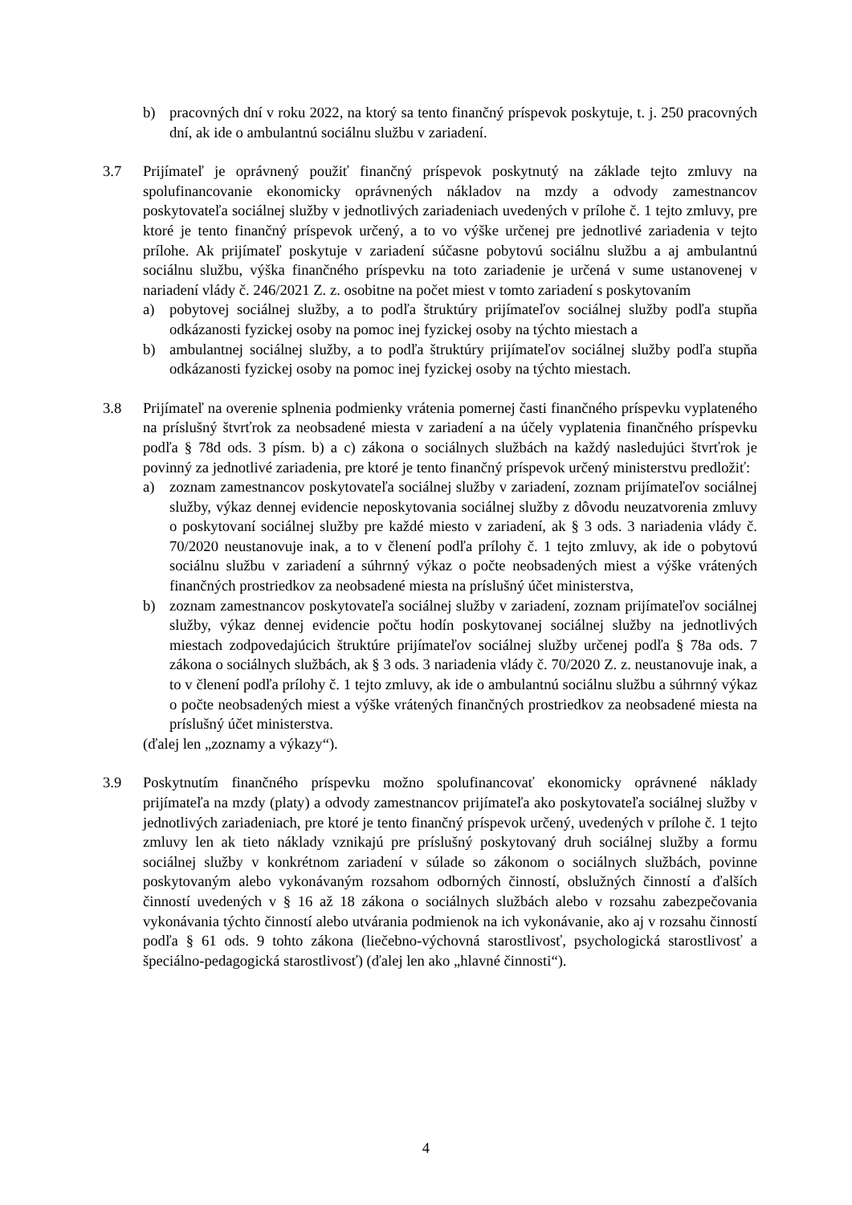b) pracovných dní v roku 2022, na ktorý sa tento finančný príspevok poskytuje, t. j. 250 pracovných dní, ak ide o ambulantnú sociálnu službu v zariadení.
3.7 Prijímateľ je oprávnený použiť finančný príspevok poskytnutý na základe tejto zmluvy na spolufinancovanie ekonomicky oprávnených nákladov na mzdy a odvody zamestnancov poskytovateľa sociálnej služby v jednotlivých zariadeniach uvedených v prílohe č. 1 tejto zmluvy, pre ktoré je tento finančný príspevok určený, a to vo výške určenej pre jednotlivé zariadenia v tejto prílohe. Ak prijímateľ poskytuje v zariadení súčasne pobytovú sociálnu službu a aj ambulantnú sociálnu službu, výška finančného príspevku na toto zariadenie je určená v sume ustanovenej v nariadení vlády č. 246/2021 Z. z. osobitne na počet miest v tomto zariadení s poskytovaním
a) pobytovej sociálnej služby, a to podľa štruktúry prijímateľov sociálnej služby podľa stupňa odkázanosti fyzickej osoby na pomoc inej fyzickej osoby na týchto miestach a
b) ambulantnej sociálnej služby, a to podľa štruktúry prijímateľov sociálnej služby podľa stupňa odkázanosti fyzickej osoby na pomoc inej fyzickej osoby na týchto miestach.
3.8 Prijímateľ na overenie splnenia podmienky vrátenia pomernej časti finančného príspevku vyplateného na príslušný štvrťrok za neobsadené miesta v zariadení a na účely vyplatenia finančného príspevku podľa § 78d ods. 3 písm. b) a c) zákona o sociálnych službách na každý nasledujúci štvrťrok je povinný za jednotlivé zariadenia, pre ktoré je tento finančný príspevok určený ministerstvu predložiť:
a) zoznam zamestnancov poskytovateľa sociálnej služby v zariadení, zoznam prijímateľov sociálnej služby, výkaz dennej evidencie neposkytovania sociálnej služby z dôvodu neuzatvorenia zmluvy o poskytovaní sociálnej služby pre každé miesto v zariadení, ak § 3 ods. 3 nariadenia vlády č. 70/2020 neustanovuje inak, a to v členení podľa prílohy č. 1 tejto zmluvy, ak ide o pobytovú sociálnu službu v zariadení a súhrnný výkaz o počte neobsadených miest a výške vrátených finančných prostriedkov za neobsadené miesta na príslušný účet ministerstva,
b) zoznam zamestnancov poskytovateľa sociálnej služby v zariadení, zoznam prijímateľov sociálnej služby, výkaz dennej evidencie počtu hodín poskytovanej sociálnej služby na jednotlivých miestach zodpovedajúcich štruktúre prijímateľov sociálnej služby určenej podľa § 78a ods. 7 zákona o sociálnych službách, ak § 3 ods. 3 nariadenia vlády č. 70/2020 Z. z. neustanovuje inak, a to v členení podľa prílohy č. 1 tejto zmluvy, ak ide o ambulantnú sociálnu službu a súhrnný výkaz o počte neobsadených miest a výške vrátených finančných prostriedkov za neobsadené miesta na príslušný účet ministerstva.
(ďalej len „zoznamy a výkazy“).
3.9 Poskytnutím finančného príspevku možno spolufinancovať ekonomicky oprávnené náklady prijímateľa na mzdy (platy) a odvody zamestnancov prijímateľa ako poskytovateľa sociálnej služby v jednotlivých zariadeniach, pre ktoré je tento finančný príspevok určený, uvedených v prílohe č. 1 tejto zmluvy len ak tieto náklady vznikajú pre príslušný poskytovaný druh sociálnej služby a formu sociálnej služby v konkrétnom zariadení v súlade so zákonom o sociálnych službách, povinne poskytovaným alebo vykonávaným rozsahom odborných činností, obslužných činností a ďalších činností uvedených v § 16 až 18 zákona o sociálnych službách alebo v rozsahu zabezpečovania vykonávania týchto činností alebo utvárania podmienok na ich vykonávanie, ako aj v rozsahu činností podľa § 61 ods. 9 tohto zákona (liečebno-výchovná starostlivosť, psychologická starostlivosť a špeciálno-pedagogická starostlivosť) (ďalej len ako „hlavné činnosti“).
4